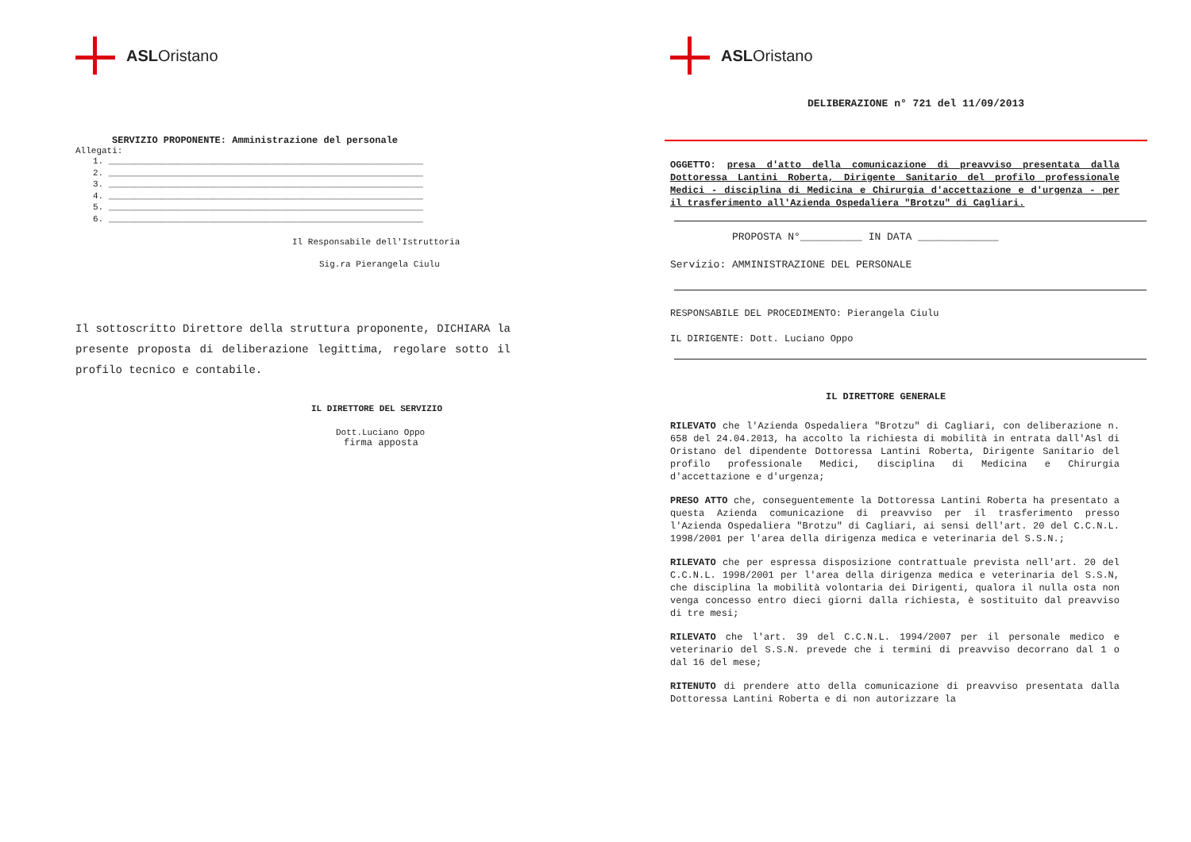ASLOristano
SERVIZIO PROPONENTE: Amministrazione del personale
Allegati:
1. ____________________________________________________________
2. ____________________________________________________________
3. ____________________________________________________________
4. ____________________________________________________________
5. ____________________________________________________________
6. ____________________________________________________________
Il Responsabile dell'Istruttoria
Sig.ra Pierangela Ciulu
Il sottoscritto Direttore della struttura proponente, DICHIARA la presente proposta di deliberazione legittima, regolare sotto il profilo tecnico e contabile.
IL DIRETTORE DEL SERVIZIO
Dott.Luciano Oppo
firma apposta
ASLOristano
DELIBERAZIONE n° 721 del 11/09/2013
OGGETTO: presa d'atto della comunicazione di preavviso presentata dalla Dottoressa Lantini Roberta, Dirigente Sanitario del profilo professionale Medici - disciplina di Medicina e Chirurgia d'accettazione e d'urgenza - per il trasferimento all'Azienda Ospedaliera "Brotzu" di Cagliari.
PROPOSTA N°__________ IN DATA _____________
Servizio: AMMINISTRAZIONE DEL PERSONALE
RESPONSABILE DEL PROCEDIMENTO: Pierangela Ciulu
IL DIRIGENTE: Dott. Luciano Oppo
IL DIRETTORE GENERALE
RILEVATO che l'Azienda Ospedaliera "Brotzu" di Cagliari, con deliberazione n. 658 del 24.04.2013, ha accolto la richiesta di mobilità in entrata dall'Asl di Oristano del dipendente Dottoressa Lantini Roberta, Dirigente Sanitario del profilo professionale Medici, disciplina di Medicina e Chirurgia d'accettazione e d'urgenza;
PRESO ATTO che, conseguentemente la Dottoressa Lantini Roberta ha presentato a questa Azienda comunicazione di preavviso per il trasferimento presso l'Azienda Ospedaliera "Brotzu" di Cagliari, ai sensi dell'art. 20 del C.C.N.L. 1998/2001 per l'area della dirigenza medica e veterinaria del S.S.N.;
RILEVATO che per espressa disposizione contrattuale prevista nell'art. 20 del C.C.N.L. 1998/2001 per l'area della dirigenza medica e veterinaria del S.S.N, che disciplina la mobilità volontaria dei Dirigenti, qualora il nulla osta non venga concesso entro dieci giorni dalla richiesta, è sostituito dal preavviso di tre mesi;
RILEVATO che l'art. 39 del C.C.N.L. 1994/2007 per il personale medico e veterinario del S.S.N. prevede che i termini di preavviso decorrano dal 1 o dal 16 del mese;
RITENUTO di prendere atto della comunicazione di preavviso presentata dalla Dottoressa Lantini Roberta e di non autorizzare la